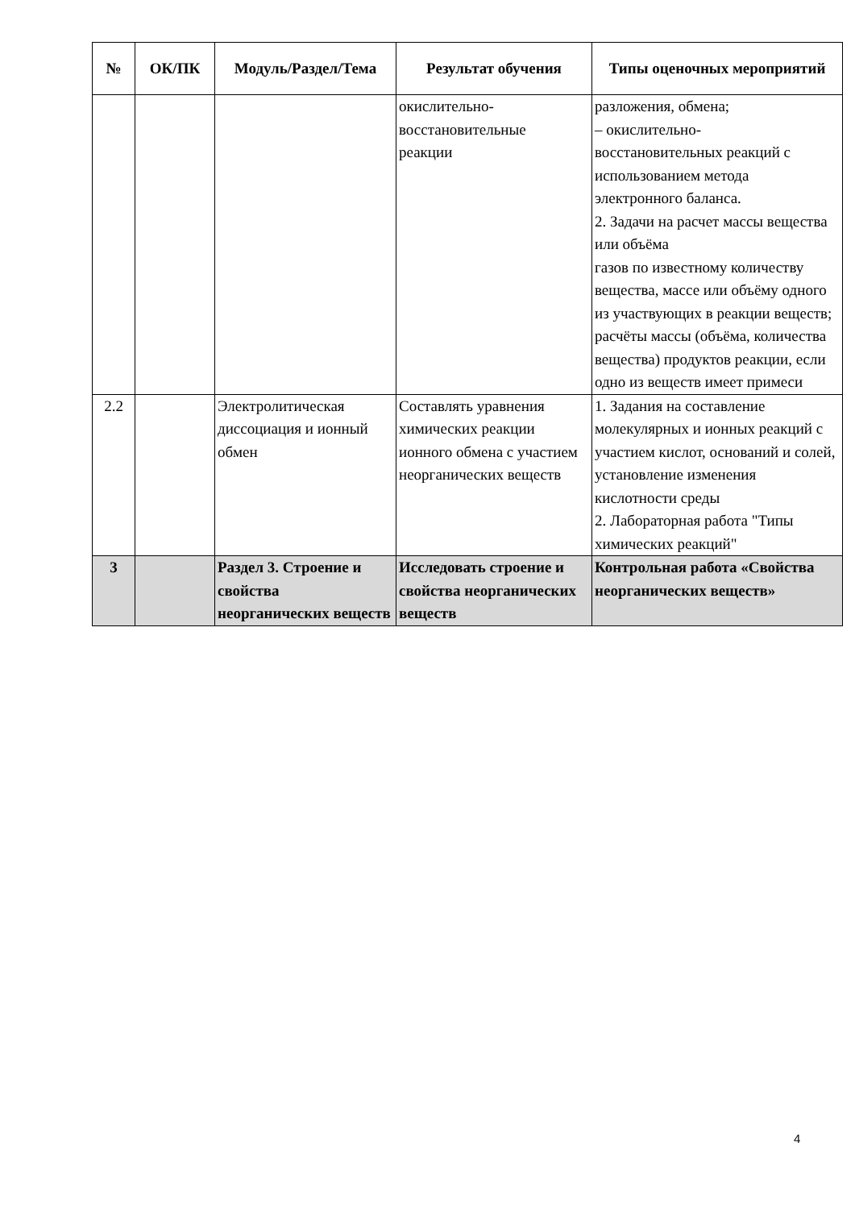| № | ОК/ПК | Модуль/Раздел/Тема | Результат обучения | Типы оценочных мероприятий |
| --- | --- | --- | --- | --- |
| | | | окислительно- восстановительные реакции | разложения, обмена; – окислительно- восстановительных реакций с использованием метода электронного баланса. 2. Задачи на расчет массы вещества или объёма газов по известному количеству вещества, массе или объёму одного из участвующих в реакции веществ; расчёты массы (объёма, количества вещества) продуктов реакции, если одно из веществ имеет примеси |
| 2.2 | | Электролитическая диссоциация и ионный обмен | Составлять уравнения химических реакции ионного обмена с участием неорганических веществ | 1. Задания на составление молекулярных и ионных реакций с участием кислот, оснований и солей, установление изменения кислотности среды 2. Лабораторная работа "Типы химических реакций" |
| 3 | | Раздел 3. Строение и свойства неорганических веществ | Исследовать строение и свойства неорганических веществ | Контрольная работа «Свойства неорганических веществ» |
4